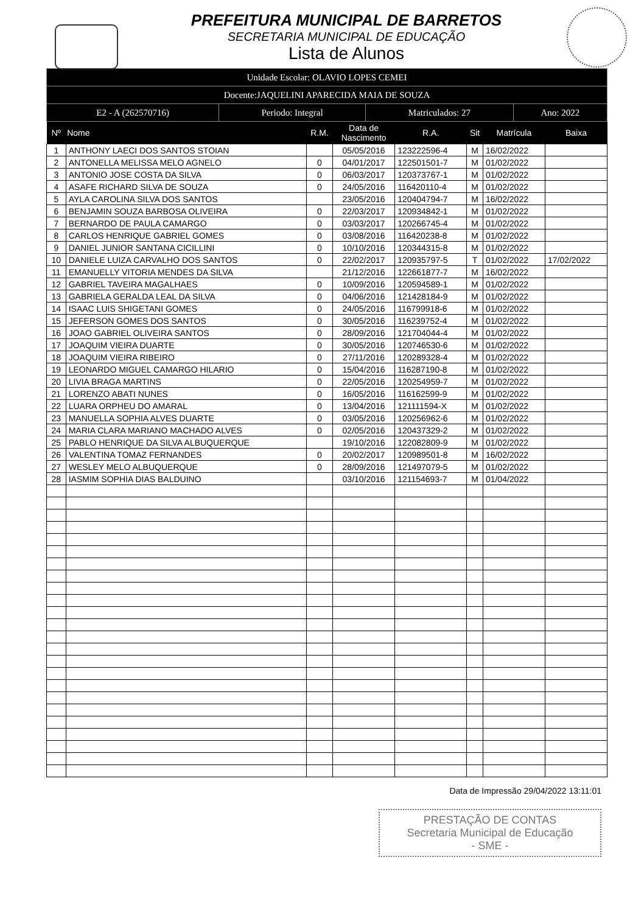PREFEITURA MUNICIPAL DE BARRETOS
SECRETARIA MUNICIPAL DE EDUCAÇÃO
Lista de Alunos
| Unidade Escolar: OLAVIO LOPES CEMEI | | | |
| Docente:JAQUELINI APARECIDA MAIA DE SOUZA | | | |
| E2 - A (262570716) | Periodo: Integral | Matriculados: 27 | Ano: 2022 |
| Nº | Nome | R.M. | Data de Nascimento | R.A. | Sit | Matrícula | Baixa |
| --- | --- | --- | --- | --- | --- | --- | --- |
| 1 | ANTHONY LAECI DOS SANTOS STOIAN | | 05/05/2016 | 123222596-4 | M | 16/02/2022 | |
| 2 | ANTONELLA MELISSA MELO AGNELO | 0 | 04/01/2017 | 122501501-7 | M | 01/02/2022 | |
| 3 | ANTONIO JOSE COSTA DA SILVA | 0 | 06/03/2017 | 120373767-1 | M | 01/02/2022 | |
| 4 | ASAFE RICHARD SILVA DE SOUZA | 0 | 24/05/2016 | 116420110-4 | M | 01/02/2022 | |
| 5 | AYLA CAROLINA SILVA DOS SANTOS | | 23/05/2016 | 120404794-7 | M | 16/02/2022 | |
| 6 | BENJAMIN SOUZA BARBOSA OLIVEIRA | 0 | 22/03/2017 | 120934842-1 | M | 01/02/2022 | |
| 7 | BERNARDO DE PAULA CAMARGO | 0 | 03/03/2017 | 120266745-4 | M | 01/02/2022 | |
| 8 | CARLOS HENRIQUE GABRIEL GOMES | 0 | 03/08/2016 | 116420238-8 | M | 01/02/2022 | |
| 9 | DANIEL JUNIOR SANTANA CICILLINI | 0 | 10/10/2016 | 120344315-8 | M | 01/02/2022 | |
| 10 | DANIELE LUIZA CARVALHO DOS SANTOS | 0 | 22/02/2017 | 120935797-5 | T | 01/02/2022 | 17/02/2022 |
| 11 | EMANUELLY VITORIA MENDES DA SILVA | | 21/12/2016 | 122661877-7 | M | 16/02/2022 | |
| 12 | GABRIEL TAVEIRA MAGALHAES | 0 | 10/09/2016 | 120594589-1 | M | 01/02/2022 | |
| 13 | GABRIELA GERALDA LEAL DA SILVA | 0 | 04/06/2016 | 121428184-9 | M | 01/02/2022 | |
| 14 | ISAAC LUIS SHIGETANI GOMES | 0 | 24/05/2016 | 116799918-6 | M | 01/02/2022 | |
| 15 | JEFERSON GOMES DOS SANTOS | 0 | 30/05/2016 | 116239752-4 | M | 01/02/2022 | |
| 16 | JOAO GABRIEL OLIVEIRA SANTOS | 0 | 28/09/2016 | 121704044-4 | M | 01/02/2022 | |
| 17 | JOAQUIM VIEIRA DUARTE | 0 | 30/05/2016 | 120746530-6 | M | 01/02/2022 | |
| 18 | JOAQUIM VIEIRA RIBEIRO | 0 | 27/11/2016 | 120289328-4 | M | 01/02/2022 | |
| 19 | LEONARDO MIGUEL CAMARGO HILARIO | 0 | 15/04/2016 | 116287190-8 | M | 01/02/2022 | |
| 20 | LIVIA BRAGA MARTINS | 0 | 22/05/2016 | 120254959-7 | M | 01/02/2022 | |
| 21 | LORENZO ABATI NUNES | 0 | 16/05/2016 | 116162599-9 | M | 01/02/2022 | |
| 22 | LUARA ORPHEU DO AMARAL | 0 | 13/04/2016 | 121111594-X | M | 01/02/2022 | |
| 23 | MANUELLA SOPHIA ALVES DUARTE | 0 | 03/05/2016 | 120256962-6 | M | 01/02/2022 | |
| 24 | MARIA CLARA MARIANO MACHADO ALVES | 0 | 02/05/2016 | 120437329-2 | M | 01/02/2022 | |
| 25 | PABLO HENRIQUE DA SILVA ALBUQUERQUE | | 19/10/2016 | 122082809-9 | M | 01/02/2022 | |
| 26 | VALENTINA TOMAZ FERNANDES | 0 | 20/02/2017 | 120989501-8 | M | 16/02/2022 | |
| 27 | WESLEY MELO ALBUQUERQUE | 0 | 28/09/2016 | 121497079-5 | M | 01/02/2022 | |
| 28 | IASMIM SOPHIA DIAS BALDUINO | | 03/10/2016 | 121154693-7 | M | 01/04/2022 | |
Data de Impressão 29/04/2022 13:11:01
PRESTAÇÃO DE CONTAS
Secretaria Municipal de Educação
- SME -